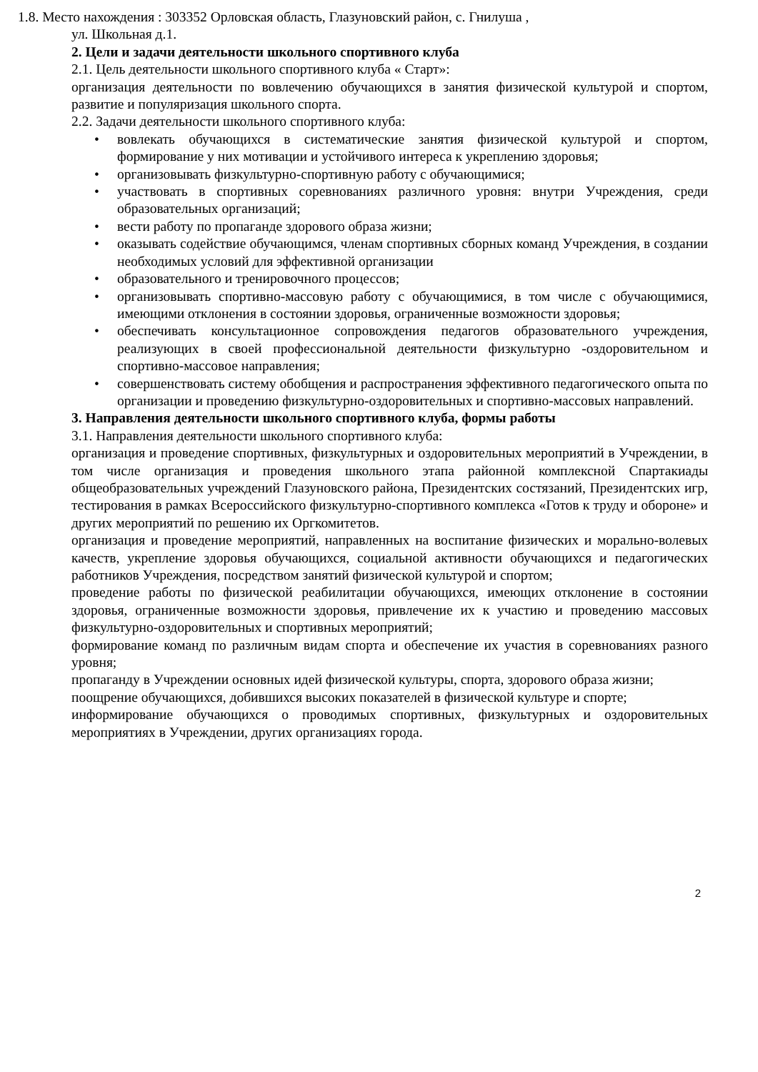1.8. Место нахождения : 303352 Орловская область, Глазуновский район, с. Гнилуша ,
ул. Школьная д.1.
2. Цели и задачи деятельности школьного спортивного клуба
2.1. Цель деятельности школьного спортивного клуба « Старт»:
организация деятельности по вовлечению обучающихся в занятия физической культурой и спортом, развитие и популяризация школьного спорта.
2.2. Задачи деятельности школьного спортивного клуба:
вовлекать обучающихся в систематические занятия физической культурой и спортом, формирование у них мотивации и устойчивого интереса к укреплению здоровья;
организовывать физкультурно-спортивную работу с обучающимися;
участвовать в спортивных соревнованиях различного уровня: внутри Учреждения, среди образовательных организаций;
вести работу по пропаганде здорового образа жизни;
оказывать содействие обучающимся, членам спортивных сборных команд Учреждения, в создании необходимых условий для эффективной организации
образовательного и тренировочного процессов;
организовывать спортивно-массовую работу с обучающимися, в том числе с обучающимися, имеющими отклонения в состоянии здоровья, ограниченные возможности здоровья;
обеспечивать консультационное сопровождения педагогов образовательного учреждения, реализующих в своей профессиональной деятельности физкультурно -оздоровительном и спортивно-массовое направления;
совершенствовать систему обобщения и распространения эффективного педагогического опыта по организации и проведению физкультурно-оздоровительных и спортивно-массовых направлений.
3. Направления деятельности школьного спортивного клуба, формы работы
3.1. Направления деятельности школьного спортивного клуба:
организация и проведение спортивных, физкультурных и оздоровительных мероприятий в Учреждении, в том числе организация и проведения школьного этапа районной комплексной Спартакиады общеобразовательных учреждений Глазуновского района, Президентских состязаний, Президентских игр, тестирования в рамках Всероссийского физкультурно-спортивного комплекса «Готов к труду и обороне» и других мероприятий по решению их Оргкомитетов.
организация и проведение мероприятий, направленных на воспитание физических и морально-волевых качеств, укрепление здоровья обучающихся, социальной активности обучающихся и педагогических работников Учреждения, посредством занятий физической культурой и спортом;
проведение работы по физической реабилитации обучающихся, имеющих отклонение в состоянии здоровья, ограниченные возможности здоровья, привлечение их к участию и проведению массовых физкультурно-оздоровительных и спортивных мероприятий;
формирование команд по различным видам спорта и обеспечение их участия в соревнованиях разного уровня;
пропаганду в Учреждении основных идей физической культуры, спорта, здорового образа жизни;
поощрение обучающихся, добившихся высоких показателей в физической культуре и спорте;
информирование обучающихся о проводимых спортивных, физкультурных и оздоровительных мероприятиях в Учреждении, других организациях города.
2